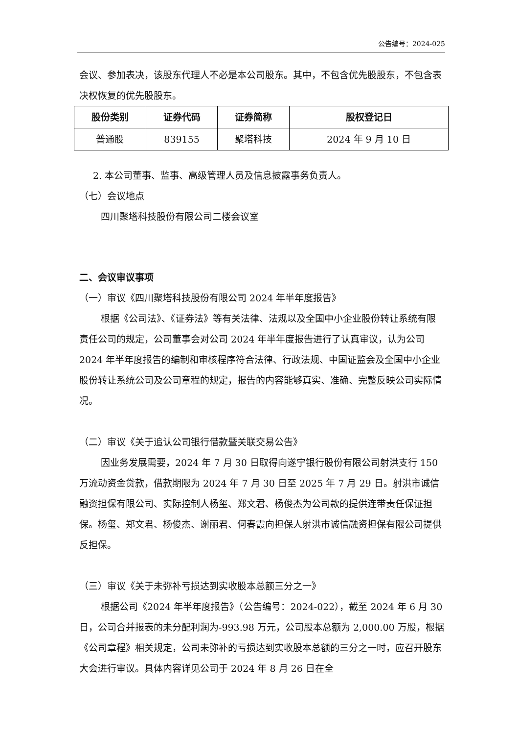公告编号：2024-025
会议、参加表决，该股东代理人不必是本公司股东。其中，不包含优先股股东，不包含表决权恢复的优先股股东。
| 股份类别 | 证券代码 | 证券简称 | 股权登记日 |
| --- | --- | --- | --- |
| 普通股 | 839155 | 聚塔科技 | 2024 年 9 月 10 日 |
2. 本公司董事、监事、高级管理人员及信息披露事务负责人。
（七）会议地点
四川聚塔科技股份有限公司二楼会议室
二、会议审议事项
（一）审议《四川聚塔科技股份有限公司 2024 年半年度报告》
根据《公司法》、《证券法》等有关法律、法规以及全国中小企业股份转让系统有限责任公司的规定，公司董事会对公司 2024 年半年度报告进行了认真审议，认为公司 2024 年半年度报告的编制和审核程序符合法律、行政法规、中国证监会及全国中小企业股份转让系统公司及公司章程的规定，报告的内容能够真实、准确、完整反映公司实际情况。
（二）审议《关于追认公司银行借款暨关联交易公告》
因业务发展需要，2024 年 7 月 30 日取得向遂宁银行股份有限公司射洪支行 150 万流动资金贷款，借款期限为 2024 年 7 月 30 日至 2025 年 7 月 29 日。射洪市诚信融资担保有限公司、实际控制人杨玺、郑文君、杨俊杰为公司款的提供连带责任保证担保。杨玺、郑文君、杨俊杰、谢丽君、何春霞向担保人射洪市诚信融资担保有限公司提供反担保。
（三）审议《关于未弥补亏损达到实收股本总额三分之一》
根据公司《2024 年半年度报告》（公告编号：2024-022），截至 2024 年 6 月 30 日，公司合并报表的未分配利润为-993.98 万元，公司股本总额为 2,000.00 万股，根据《公司章程》相关规定，公司未弥补的亏损达到实收股本总额的三分之一时，应召开股东大会进行审议。具体内容详见公司于 2024 年 8 月 26 日在全